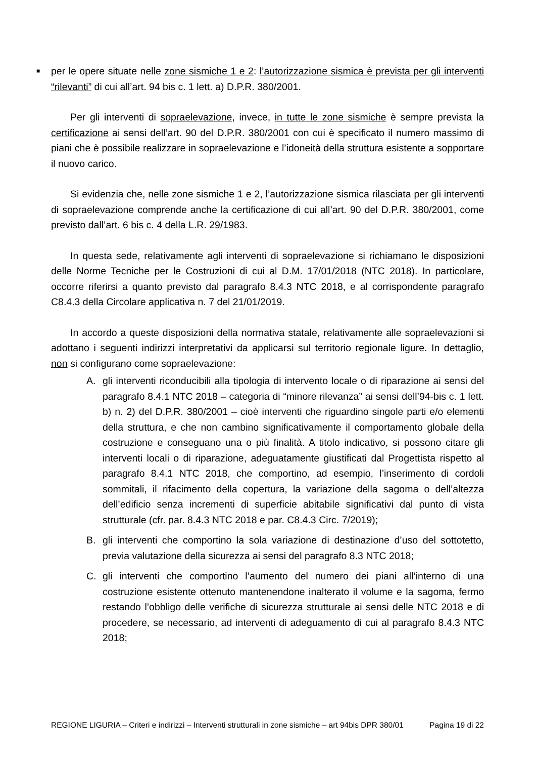■ per le opere situate nelle zone sismiche 1 e 2: l’autorizzazione sismica è prevista per gli interventi “rilevanti” di cui all’art. 94 bis c. 1 lett. a) D.P.R. 380/2001.
Per gli interventi di sopraelevazione, invece, in tutte le zone sismiche è sempre prevista la certificazione ai sensi dell’art. 90 del D.P.R. 380/2001 con cui è specificato il numero massimo di piani che è possibile realizzare in sopraelevazione e l’idoneità della struttura esistente a sopportare il nuovo carico.
Si evidenzia che, nelle zone sismiche 1 e 2, l’autorizzazione sismica rilasciata per gli interventi di sopraelevazione comprende anche la certificazione di cui all’art. 90 del D.P.R. 380/2001, come previsto dall’art. 6 bis c. 4 della L.R. 29/1983.
In questa sede, relativamente agli interventi di sopraelevazione si richiamano le disposizioni delle Norme Tecniche per le Costruzioni di cui al D.M. 17/01/2018 (NTC 2018). In particolare, occorre riferirsi a quanto previsto dal paragrafo 8.4.3 NTC 2018, e al corrispondente paragrafo C8.4.3 della Circolare applicativa n. 7 del 21/01/2019.
In accordo a queste disposizioni della normativa statale, relativamente alle sopraelevazioni si adottano i seguenti indirizzi interpretativi da applicarsi sul territorio regionale ligure. In dettaglio, non si configurano come sopraelevazione:
A. gli interventi riconducibili alla tipologia di intervento locale o di riparazione ai sensi del paragrafo 8.4.1 NTC 2018 – categoria di “minore rilevanza” ai sensi dell’94-bis c. 1 lett. b) n. 2) del D.P.R. 380/2001 – cioè interventi che riguardino singole parti e/o elementi della struttura, e che non cambino significativamente il comportamento globale della costruzione e conseguano una o più finalità. A titolo indicativo, si possono citare gli interventi locali o di riparazione, adeguatamente giustificati dal Progettista rispetto al paragrafo 8.4.1 NTC 2018, che comportino, ad esempio, l’inserimento di cordoli sommitali, il rifacimento della copertura, la variazione della sagoma o dell’altezza dell’edificio senza incrementi di superficie abitabile significativi dal punto di vista strutturale (cfr. par. 8.4.3 NTC 2018 e par. C8.4.3 Circ. 7/2019);
B. gli interventi che comportino la sola variazione di destinazione d’uso del sottotetto, previa valutazione della sicurezza ai sensi del paragrafo 8.3 NTC 2018;
C. gli interventi che comportino l’aumento del numero dei piani all’interno di una costruzione esistente ottenuto mantenendone inalterato il volume e la sagoma, fermo restando l’obbligo delle verifiche di sicurezza strutturale ai sensi delle NTC 2018 e di procedere, se necessario, ad interventi di adeguamento di cui al paragrafo 8.4.3 NTC 2018;
REGIONE LIGURIA – Criteri e indirizzi – Interventi strutturali in zone sismiche – art 94bis DPR 380/01 Pagina 19 di 22